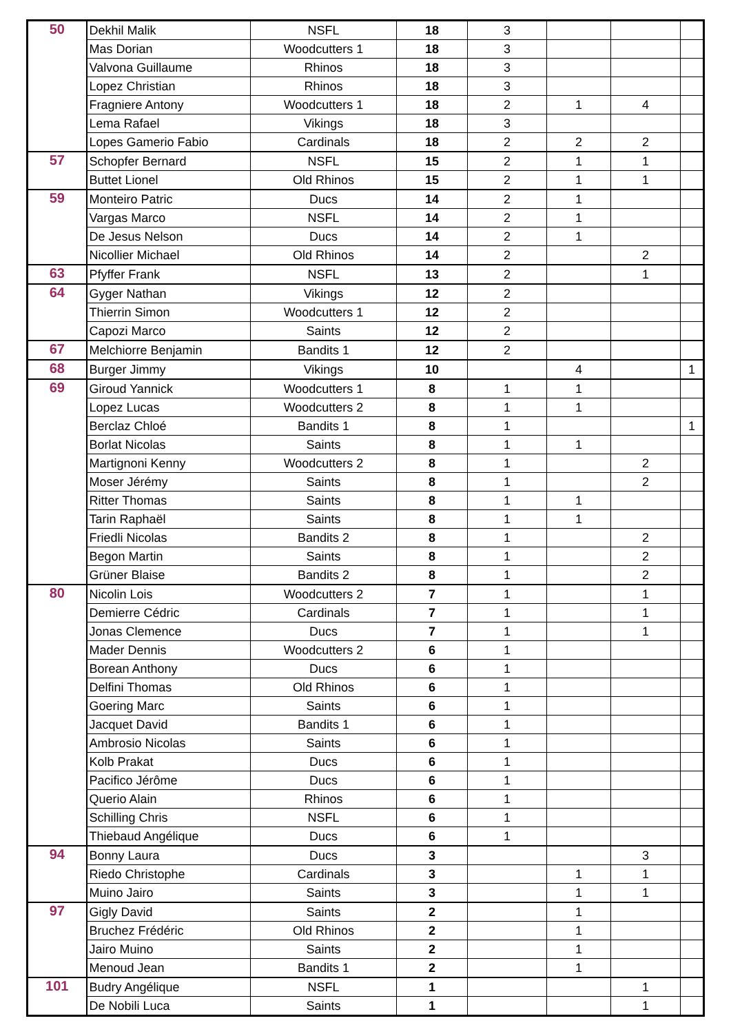| 50 | Dekhil Malik | NSFL | 18 | 3 | | | |
| | Mas Dorian | Woodcutters 1 | 18 | 3 | | | |
| | Valvona Guillaume | Rhinos | 18 | 3 | | | |
| | Lopez Christian | Rhinos | 18 | 3 | | | |
| | Fragniere Antony | Woodcutters 1 | 18 | 2 | 1 | 4 | |
| | Lema Rafael | Vikings | 18 | 3 | | | |
| | Lopes Gamerio Fabio | Cardinals | 18 | 2 | 2 | 2 | |
| 57 | Schopfer Bernard | NSFL | 15 | 2 | 1 | 1 | |
| | Buttet Lionel | Old Rhinos | 15 | 2 | 1 | 1 | |
| 59 | Monteiro Patric | Ducs | 14 | 2 | 1 | | |
| | Vargas Marco | NSFL | 14 | 2 | 1 | | |
| | De Jesus Nelson | Ducs | 14 | 2 | 1 | | |
| | Nicollier Michael | Old Rhinos | 14 | 2 | | 2 | |
| 63 | Pfyffer Frank | NSFL | 13 | 2 | | 1 | |
| 64 | Gyger Nathan | Vikings | 12 | 2 | | | |
| | Thierrin Simon | Woodcutters 1 | 12 | 2 | | | |
| | Capozi Marco | Saints | 12 | 2 | | | |
| 67 | Melchiorre Benjamin | Bandits 1 | 12 | 2 | | | |
| 68 | Burger Jimmy | Vikings | 10 | | 4 | | 1 |
| 69 | Giroud Yannick | Woodcutters 1 | 8 | 1 | 1 | | |
| | Lopez Lucas | Woodcutters 2 | 8 | 1 | 1 | | |
| | Berclaz Chloé | Bandits 1 | 8 | 1 | | | 1 |
| | Borlat Nicolas | Saints | 8 | 1 | 1 | | |
| | Martignoni Kenny | Woodcutters 2 | 8 | 1 | | 2 | |
| | Moser Jérémy | Saints | 8 | 1 | | 2 | |
| | Ritter Thomas | Saints | 8 | 1 | 1 | | |
| | Tarin Raphaël | Saints | 8 | 1 | 1 | | |
| | Friedli Nicolas | Bandits 2 | 8 | 1 | | 2 | |
| | Begon Martin | Saints | 8 | 1 | | 2 | |
| | Grüner Blaise | Bandits 2 | 8 | 1 | | 2 | |
| 80 | Nicolin Lois | Woodcutters 2 | 7 | 1 | | 1 | |
| | Demierre Cédric | Cardinals | 7 | 1 | | 1 | |
| | Jonas Clemence | Ducs | 7 | 1 | | 1 | |
| | Mader Dennis | Woodcutters 2 | 6 | 1 | | | |
| | Borean Anthony | Ducs | 6 | 1 | | | |
| | Delfini Thomas | Old Rhinos | 6 | 1 | | | |
| | Goering Marc | Saints | 6 | 1 | | | |
| | Jacquet David | Bandits 1 | 6 | 1 | | | |
| | Ambrosio Nicolas | Saints | 6 | 1 | | | |
| | Kolb Prakat | Ducs | 6 | 1 | | | |
| | Pacifico Jérôme | Ducs | 6 | 1 | | | |
| | Querio Alain | Rhinos | 6 | 1 | | | |
| | Schilling Chris | NSFL | 6 | 1 | | | |
| | Thiebaud Angélique | Ducs | 6 | 1 | | | |
| 94 | Bonny Laura | Ducs | 3 | | | 3 | |
| | Riedo Christophe | Cardinals | 3 | | 1 | 1 | |
| | Muino Jairo | Saints | 3 | | 1 | 1 | |
| 97 | Gigly David | Saints | 2 | | 1 | | |
| | Bruchez Frédéric | Old Rhinos | 2 | | 1 | | |
| | Jairo Muino | Saints | 2 | | 1 | | |
| | Menoud Jean | Bandits 1 | 2 | | 1 | | |
| 101 | Budry Angélique | NSFL | 1 | | | 1 | |
| | De Nobili Luca | Saints | 1 | | | 1 | |